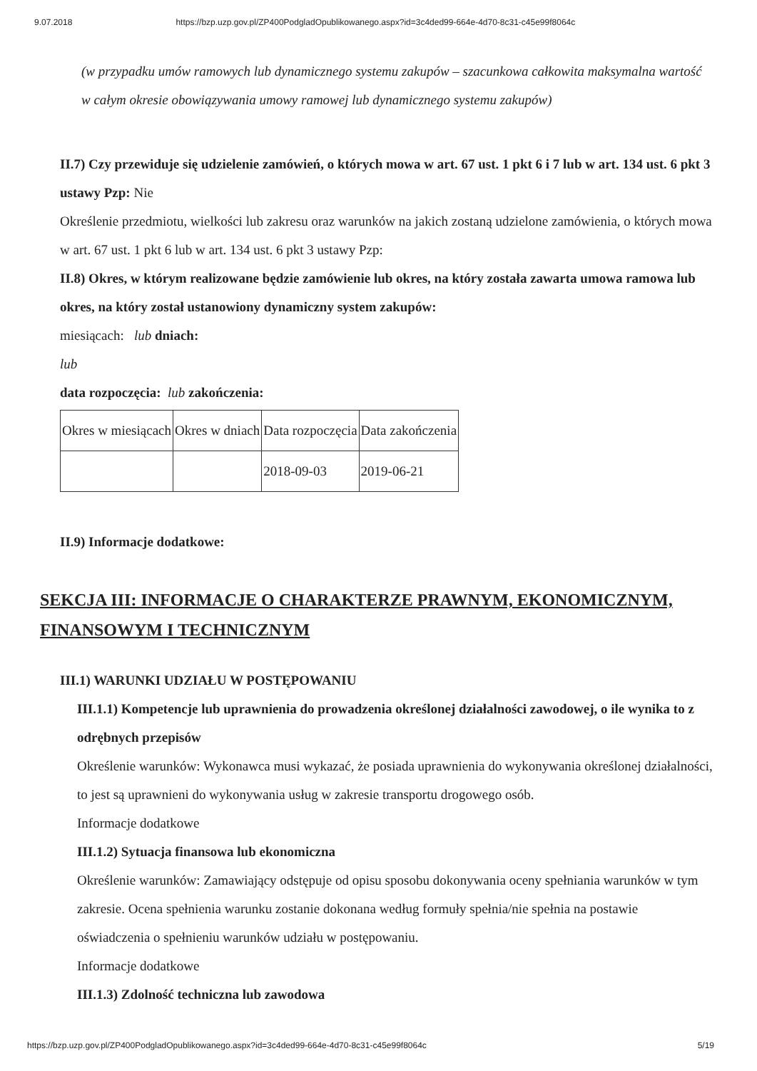9.07.2018 https://bzp.uzp.gov.pl/ZP400PodgladOpublikowanego.aspx?id=3c4ded99-664e-4d70-8c31-c45e99f8064c
(w przypadku umów ramowych lub dynamicznego systemu zakupów – szacunkowa całkowita maksymalna wartość w całym okresie obowiązywania umowy ramowej lub dynamicznego systemu zakupów)
II.7) Czy przewiduje się udzielenie zamówień, o których mowa w art. 67 ust. 1 pkt 6 i 7 lub w art. 134 ust. 6 pkt 3 ustawy Pzp: Nie
Określenie przedmiotu, wielkości lub zakresu oraz warunków na jakich zostaną udzielone zamówienia, o których mowa w art. 67 ust. 1 pkt 6 lub w art. 134 ust. 6 pkt 3 ustawy Pzp:
II.8) Okres, w którym realizowane będzie zamówienie lub okres, na który została zawarta umowa ramowa lub okres, na który został ustanowiony dynamiczny system zakupów:
miesiącach: lub dniach:
lub
data rozpoczęcia: lub zakończenia:
| Okres w miesiącach | Okres w dniach | Data rozpoczęcia | Data zakończenia |
| | | 2018-09-03 | 2019-06-21 |
II.9) Informacje dodatkowe:
SEKCJA III: INFORMACJE O CHARAKTERZE PRAWNYM, EKONOMICZNYM, FINANSOWYM I TECHNICZNYM
III.1) WARUNKI UDZIAŁU W POSTĘPOWANIU
III.1.1) Kompetencje lub uprawnienia do prowadzenia określonej działalności zawodowej, o ile wynika to z odrębnych przepisów
Określenie warunków: Wykonawca musi wykazać, że posiada uprawnienia do wykonywania określonej działalności, to jest są uprawnieni do wykonywania usług w zakresie transportu drogowego osób.
Informacje dodatkowe
III.1.2) Sytuacja finansowa lub ekonomiczna
Określenie warunków: Zamawiający odstępuje od opisu sposobu dokonywania oceny spełniania warunków w tym zakresie. Ocena spełnienia warunku zostanie dokonana według formuły spełnia/nie spełnia na postawie oświadczenia o spełnieniu warunków udziału w postępowaniu.
Informacje dodatkowe
III.1.3) Zdolność techniczna lub zawodowa
https://bzp.uzp.gov.pl/ZP400PodgladOpublikowanego.aspx?id=3c4ded99-664e-4d70-8c31-c45e99f8064c 5/19